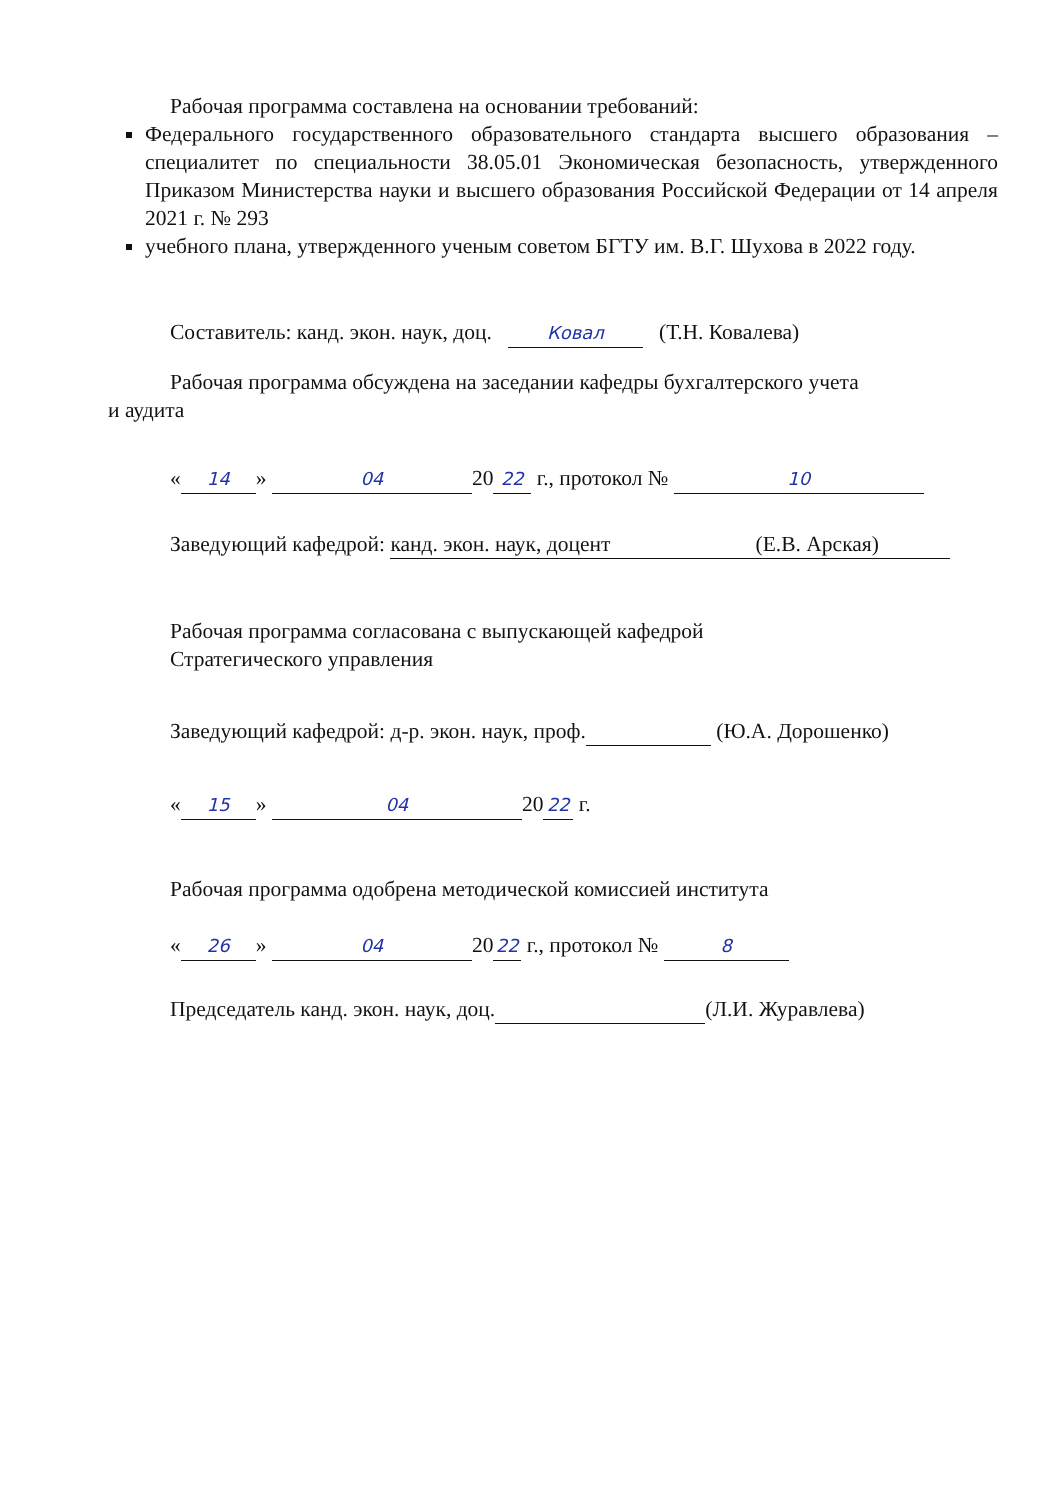Рабочая программа составлена на основании требований:
Федерального государственного образовательного стандарта высшего образования – специалитет по специальности 38.05.01 Экономическая безопасность, утвержденного Приказом Министерства науки и высшего образования Российской Федерации от 14 апреля 2021 г. № 293
учебного плана, утвержденного ученым советом БГТУ им. В.Г. Шухова в 2022 году.
Составитель: канд. экон. наук, доц. Ковал (Т.Н. Ковалева)
Рабочая программа обсуждена на заседании кафедры бухгалтерского учета
и аудита
« 14 » 04 20 22 г., протокол № 10
Заведующий кафедрой: канд. экон. наук, доцент (Е.В. Арская)
Рабочая программа согласована с выпускающей кафедрой
Стратегического управления
Заведующий кафедрой: д-р. экон. наук, проф. (Ю.А. Дорошенко)
« 15 » 04 20 22 г.
Рабочая программа одобрена методической комиссией института
« 26 » 04 20 22 г., протокол № 8
Председатель канд. экон. наук, доц. (Л.И. Журавлева)